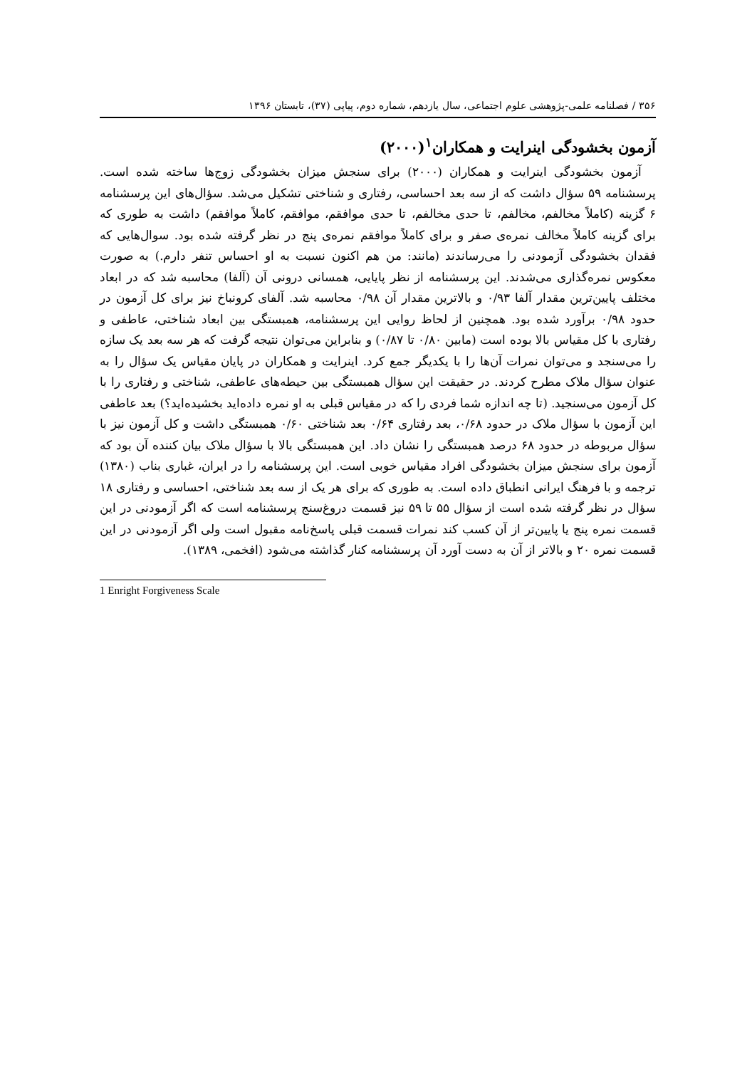۳۵۶ / فصلنامه علمی-پژوهشی علوم اجتماعی، سال یازدهم، شماره دوم، پیاپی (۳۷)، تابستان ۱۳۹۶
آزمون بخشودگی اینرایت و همکاران<sup>۱</sup>(۲۰۰۰)
آزمون بخشودگی اینرایت و همکاران (۲۰۰۰) برای سنجش میزان بخشودگی زوج‌ها ساخته شده است. پرسشنامه ۵۹ سؤال داشت که از سه بعد احساسی، رفتاری و شناختی تشکیل می‌شد. سؤال‌های این پرسشنامه ۶ گزینه (کاملاً مخالفم، مخالفم، تا حدی مخالفم، تا حدی موافقم، موافقم، کاملاً موافقم) داشت به طوری که برای گزینه کاملاً مخالف نمره‌ی صفر و برای کاملاً موافقم نمره‌ی پنج در نظر گرفته شده بود. سوال‌هایی که فقدان بخشودگی آزمودنی را می‌رساندند (مانند: من هم اکنون نسبت به او احساس تنفر دارم.) به صورت معکوس نمره‌گذاری می‌شدند. این پرسشنامه از نظر پایایی، همسانی درونی آن (آلفا) محاسبه شد که در ابعاد مختلف پایین‌ترین مقدار آلفا ۰/۹۳ و بالاترین مقدار آن ۰/۹۸ محاسبه شد. آلفای کرونباخ نیز برای کل آزمون در حدود ۰/۹۸ برآورد شده بود. همچنین از لحاظ روایی این پرسشنامه، همبستگی بین ابعاد شناختی، عاطفی و رفتاری با کل مقیاس بالا بوده است (مابین ۰/۸۰ تا ۰/۸۷) و بنابراین می‌توان نتیجه گرفت که هر سه بعد یک سازه را می‌سنجد و می‌توان نمرات آن‌ها را با یکدیگر جمع کرد. اینرایت و همکاران در پایان مقیاس یک سؤال را به عنوان سؤال ملاک مطرح کردند. در حقیقت این سؤال همبستگی بین حیطه‌های عاطفی، شناختی و رفتاری را با کل آزمون می‌سنجید. (تا چه اندازه شما فردی را که در مقیاس قبلی به او نمره داده‌اید بخشیده‌اید؟) بعد عاطفی این آزمون با سؤال ملاک در حدود ۰/۶۸، بعد رفتاری ۰/۶۴ بعد شناختی ۰/۶۰ همبستگی داشت و کل آزمون نیز با سؤال مربوطه در حدود ۶۸ درصد همبستگی را نشان داد. این همبستگی بالا با سؤال ملاک بیان کننده آن بود که آزمون برای سنجش میزان بخشودگی افراد مقیاس خوبی است. این پرسشنامه را در ایران، غباری بناب (۱۳۸۰) ترجمه و با فرهنگ ایرانی انطباق داده است. به طوری که برای هر یک از سه بعد شناختی، احساسی و رفتاری ۱۸ سؤال در نظر گرفته شده است از سؤال ۵۵ تا ۵۹ نیز قسمت دروغ‌سنج پرسشنامه است که اگر آزمودنی در این قسمت نمره پنج یا پایین‌تر از آن کسب کند نمرات قسمت قبلی پاسخ‌نامه مقبول است ولی اگر آزمودنی در این قسمت نمره ۲۰ و بالاتر از آن به دست آورد آن پرسشنامه کنار گذاشته می‌شود (افخمی، ۱۳۸۹).
1 Enright Forgiveness Scale